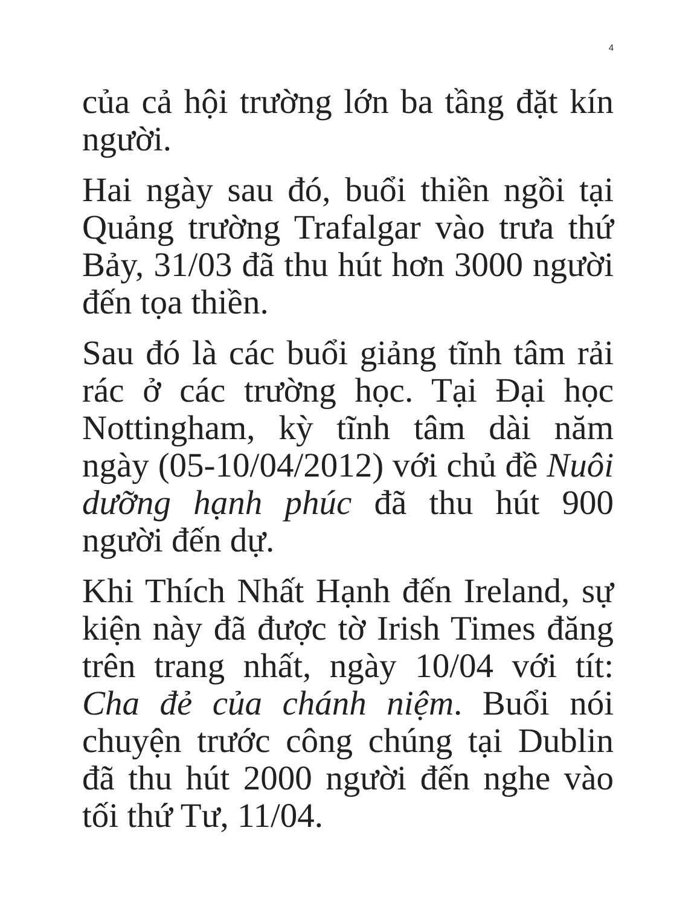4
của cả hội trường lớn ba tầng đặt kín người.
Hai ngày sau đó, buổi thiền ngồi tại Quảng trường Trafalgar vào trưa thứ Bảy, 31/03 đã thu hút hơn 3000 người đến tọa thiền.
Sau đó là các buổi giảng tĩnh tâm rải rác ở các trường học. Tại Đại học Nottingham, kỳ tĩnh tâm dài năm ngày (05-10/04/2012) với chủ đề Nuôi dưỡng hạnh phúc đã thu hút 900 người đến dự.
Khi Thích Nhất Hạnh đến Ireland, sự kiện này đã được tờ Irish Times đăng trên trang nhất, ngày 10/04 với tít: Cha đẻ của chánh niệm. Buổi nói chuyện trước công chúng tại Dublin đã thu hút 2000 người đến nghe vào tối thứ Tư, 11/04.